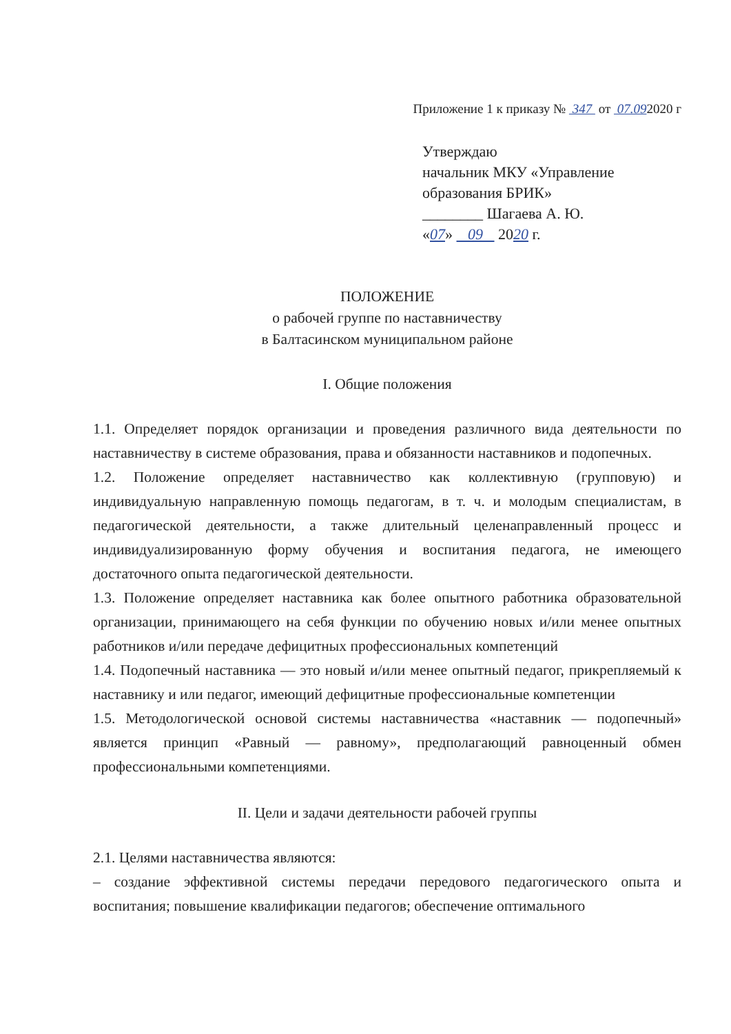Приложение 1 к приказу № 347 от 07.092020 г
Утверждаю
начальник МКУ «Управление образования БРИК»
________ Шагаева А. Ю.
«07» 09 2020 г.
ПОЛОЖЕНИЕ
о рабочей группе по наставничеству
в Балтасинском муниципальном районе
I. Общие положения
1.1. Определяет порядок организации и проведения различного вида деятельности по наставничеству в системе образования, права и обязанности наставников и подопечных.
1.2. Положение определяет наставничество как коллективную (групповую) и индивидуальную направленную помощь педагогам, в т. ч. и молодым специалистам, в педагогической деятельности, а также длительный целенаправленный процесс и индивидуализированную форму обучения и воспитания педагога, не имеющего достаточного опыта педагогической деятельности.
1.3. Положение определяет наставника как более опытного работника образовательной организации, принимающего на себя функции по обучению новых и/или менее опытных работников и/или передаче дефицитных профессиональных компетенций
1.4. Подопечный наставника — это новый и/или менее опытный педагог, прикрепляемый к наставнику и или педагог, имеющий дефицитные профессиональные компетенции
1.5. Методологической основой системы наставничества «наставник — подопечный» является принцип «Равный — равному», предполагающий равноценный обмен профессиональными компетенциями.
II. Цели и задачи деятельности рабочей группы
2.1. Целями наставничества являются:
– создание эффективной системы передачи передового педагогического опыта и воспитания; повышение квалификации педагогов; обеспечение оптимального